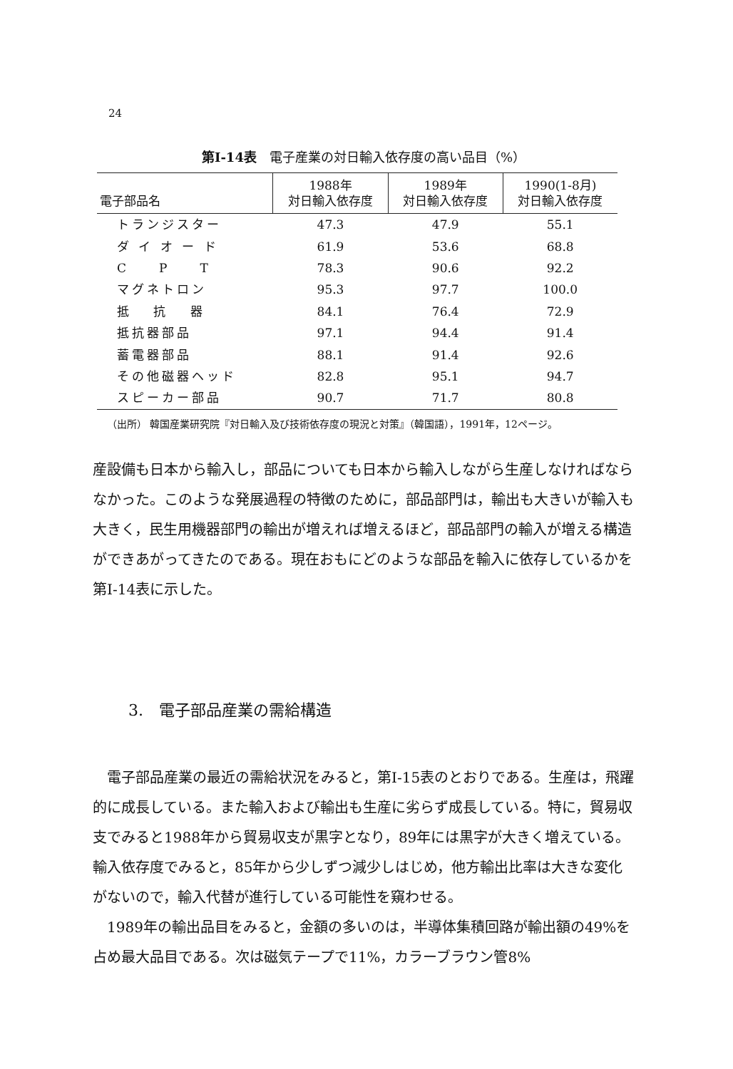24
第I-14表　電子産業の対日輸入依存度の高い品目（%）
| 電子部品名 | 1988年 対日輸入依存度 | 1989年 対日輸入依存度 | 1990(1-8月) 対日輸入依存度 |
| --- | --- | --- | --- |
| トランジスター | 47.3 | 47.9 | 55.1 |
| ダ イ オ ー ド | 61.9 | 53.6 | 68.8 |
| C P T | 78.3 | 90.6 | 92.2 |
| マグネトロン | 95.3 | 97.7 | 100.0 |
| 抵 抗 器 | 84.1 | 76.4 | 72.9 |
| 抵抗器部品 | 97.1 | 94.4 | 91.4 |
| 蓄電器部品 | 88.1 | 91.4 | 92.6 |
| その他磁器ヘッド | 82.8 | 95.1 | 94.7 |
| スピーカー部品 | 90.7 | 71.7 | 80.8 |
（出所） 韓国産業研究院『対日輸入及び技術依存度の現況と対策』（韓国語），1991年，12ページ。
産設備も日本から輸入し，部品についても日本から輸入しながら生産しなければならなかった。このような発展過程の特徴のために，部品部門は，輸出も大きいが輸入も大きく，民生用機器部門の輸出が増えれば増えるほど，部品部門の輸入が増える構造ができあがってきたのである。現在おもにどのような部品を輸入に依存しているかを第I-14表に示した。
3.　電子部品産業の需給構造
電子部品産業の最近の需給状況をみると，第I-15表のとおりである。生産は，飛躍的に成長している。また輸入および輸出も生産に劣らず成長している。特に，貿易収支でみると1988年から貿易収支が黒字となり，89年には黒字が大きく増えている。輸入依存度でみると，85年から少しずつ減少しはじめ，他方輸出比率は大きな変化がないので，輸入代替が進行している可能性を窺わせる。
1989年の輸出品目をみると，金額の多いのは，半導体集積回路が輸出額の49%を占め最大品目である。次は磁気テープで11%，カラーブラウン管8%